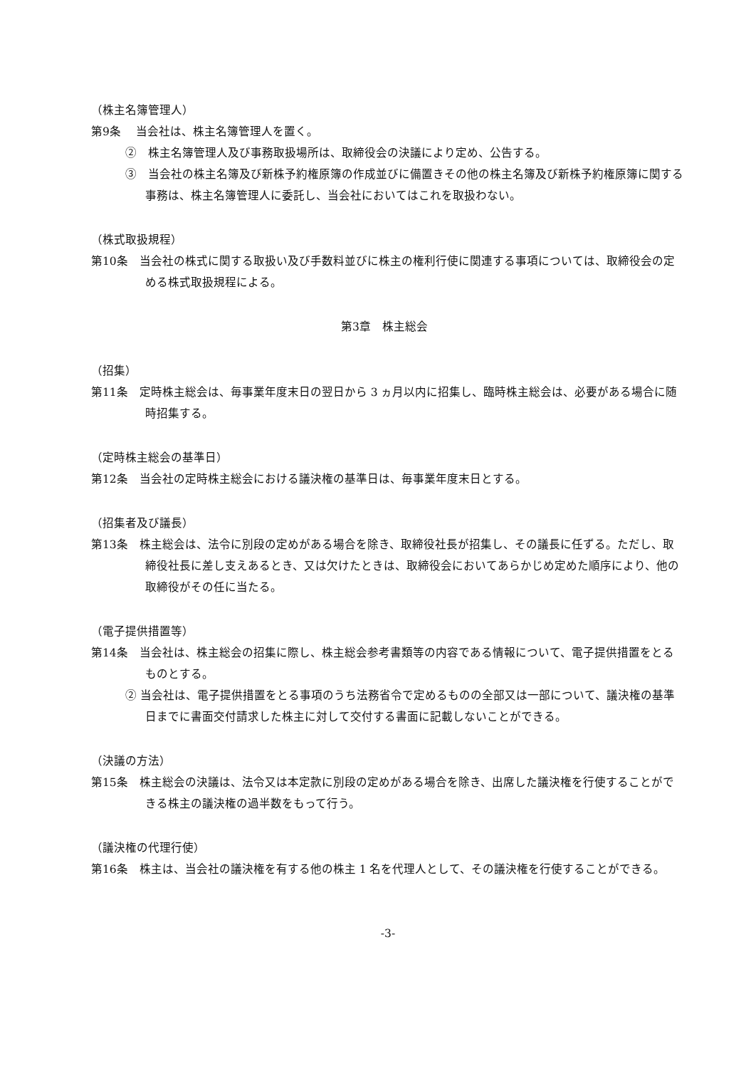（株主名簿管理人）
第9条　 当会社は、株主名簿管理人を置く。
②　株主名簿管理人及び事務取扱場所は、取締役会の決議により定め、公告する。
③　当会社の株主名簿及び新株予約権原簿の作成並びに備置きその他の株主名簿及び新株予約権原簿に関する事務は、株主名簿管理人に委託し、当会社においてはこれを取扱わない。
（株式取扱規程）
第10条　当会社の株式に関する取扱い及び手数料並びに株主の権利行使に関連する事項については、取締役会の定める株式取扱規程による。
第3章　株主総会
（招集）
第11条　定時株主総会は、毎事業年度末日の翌日から 3 ヵ月以内に招集し、臨時株主総会は、必要がある場合に随時招集する。
（定時株主総会の基準日）
第12条　当会社の定時株主総会における議決権の基準日は、毎事業年度末日とする。
（招集者及び議長）
第13条　株主総会は、法令に別段の定めがある場合を除き、取締役社長が招集し、その議長に任ずる。ただし、取締役社長に差し支えあるとき、又は欠けたときは、取締役会においてあらかじめ定めた順序により、他の取締役がその任に当たる。
（電子提供措置等）
第14条　当会社は、株主総会の招集に際し、株主総会参考書類等の内容である情報について、電子提供措置をとるものとする。
② 当会社は、電子提供措置をとる事項のうち法務省令で定めるものの全部又は一部について、議決権の基準日までに書面交付請求した株主に対して交付する書面に記載しないことができる。
（決議の方法）
第15条　株主総会の決議は、法令又は本定款に別段の定めがある場合を除き、出席した議決権を行使することができる株主の議決権の過半数をもって行う。
（議決権の代理行使）
第16条　株主は、当会社の議決権を有する他の株主 1 名を代理人として、その議決権を行使することができる。
-3-